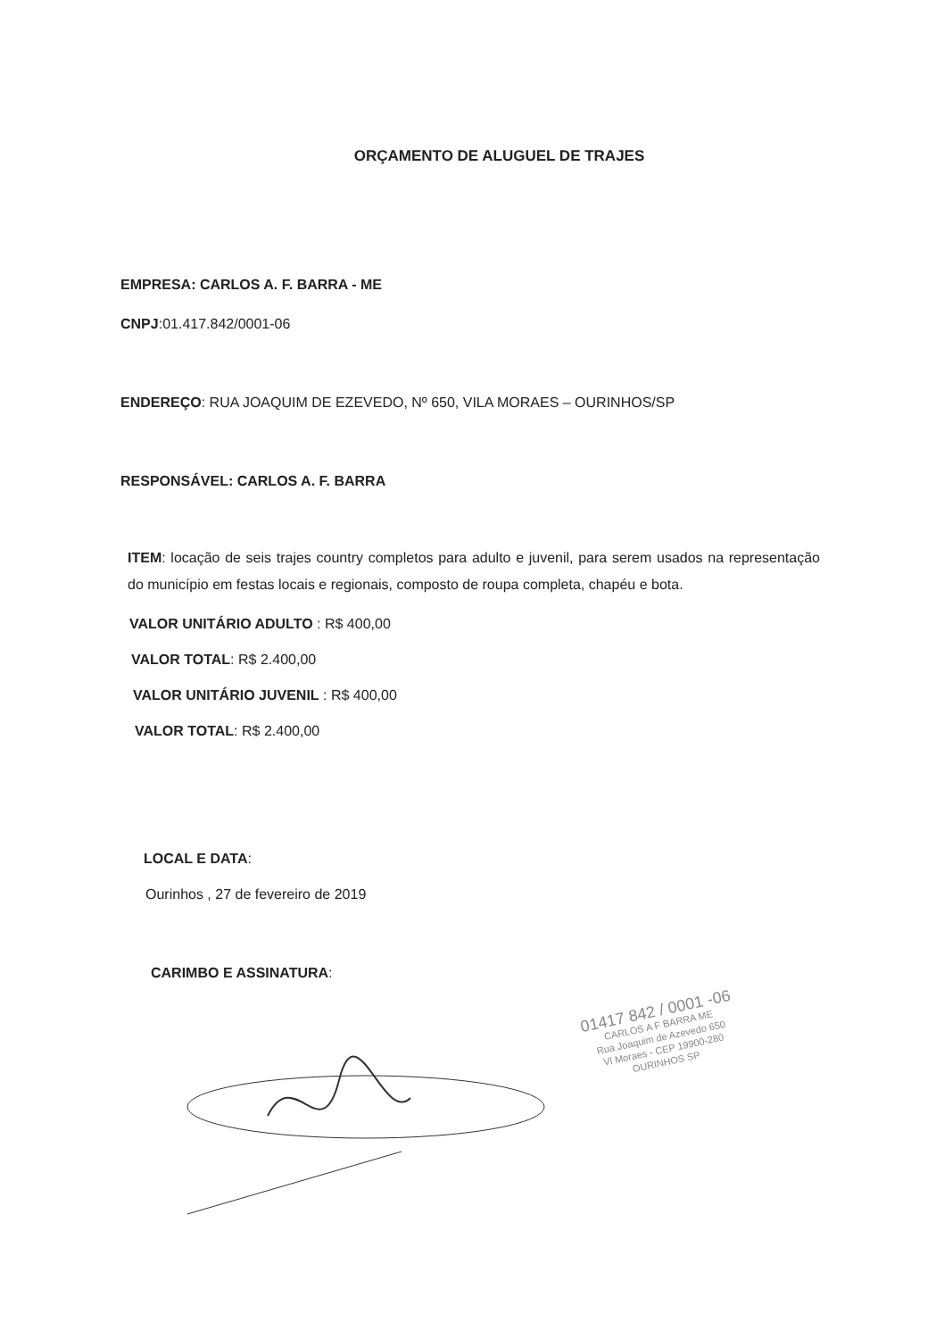ORÇAMENTO DE ALUGUEL DE TRAJES
EMPRESA: CARLOS A. F. BARRA - ME
CNPJ:01.417.842/0001-06
ENDEREÇO: RUA JOAQUIM DE EZEVEDO, Nº 650, VILA MORAES – OURINHOS/SP
RESPONSÁVEL: CARLOS A. F. BARRA
ITEM: locação de seis trajes country completos para adulto e juvenil, para serem usados na representação do município em festas locais e regionais, composto de roupa completa, chapéu e bota.
VALOR UNITÁRIO ADULTO : R$ 400,00
VALOR TOTAL: R$ 2.400,00
VALOR UNITÁRIO JUVENIL : R$ 400,00
VALOR TOTAL: R$ 2.400,00
LOCAL E DATA:
Ourinhos , 27 de fevereiro de 2019
CARIMBO E ASSINATURA:
01417 842 / 0001 -06
CARLOS A F BARRA ME
Rua Joaquim de Azevedo 650
Vl Moraes - CEP 19900-280
OURINHOS SP